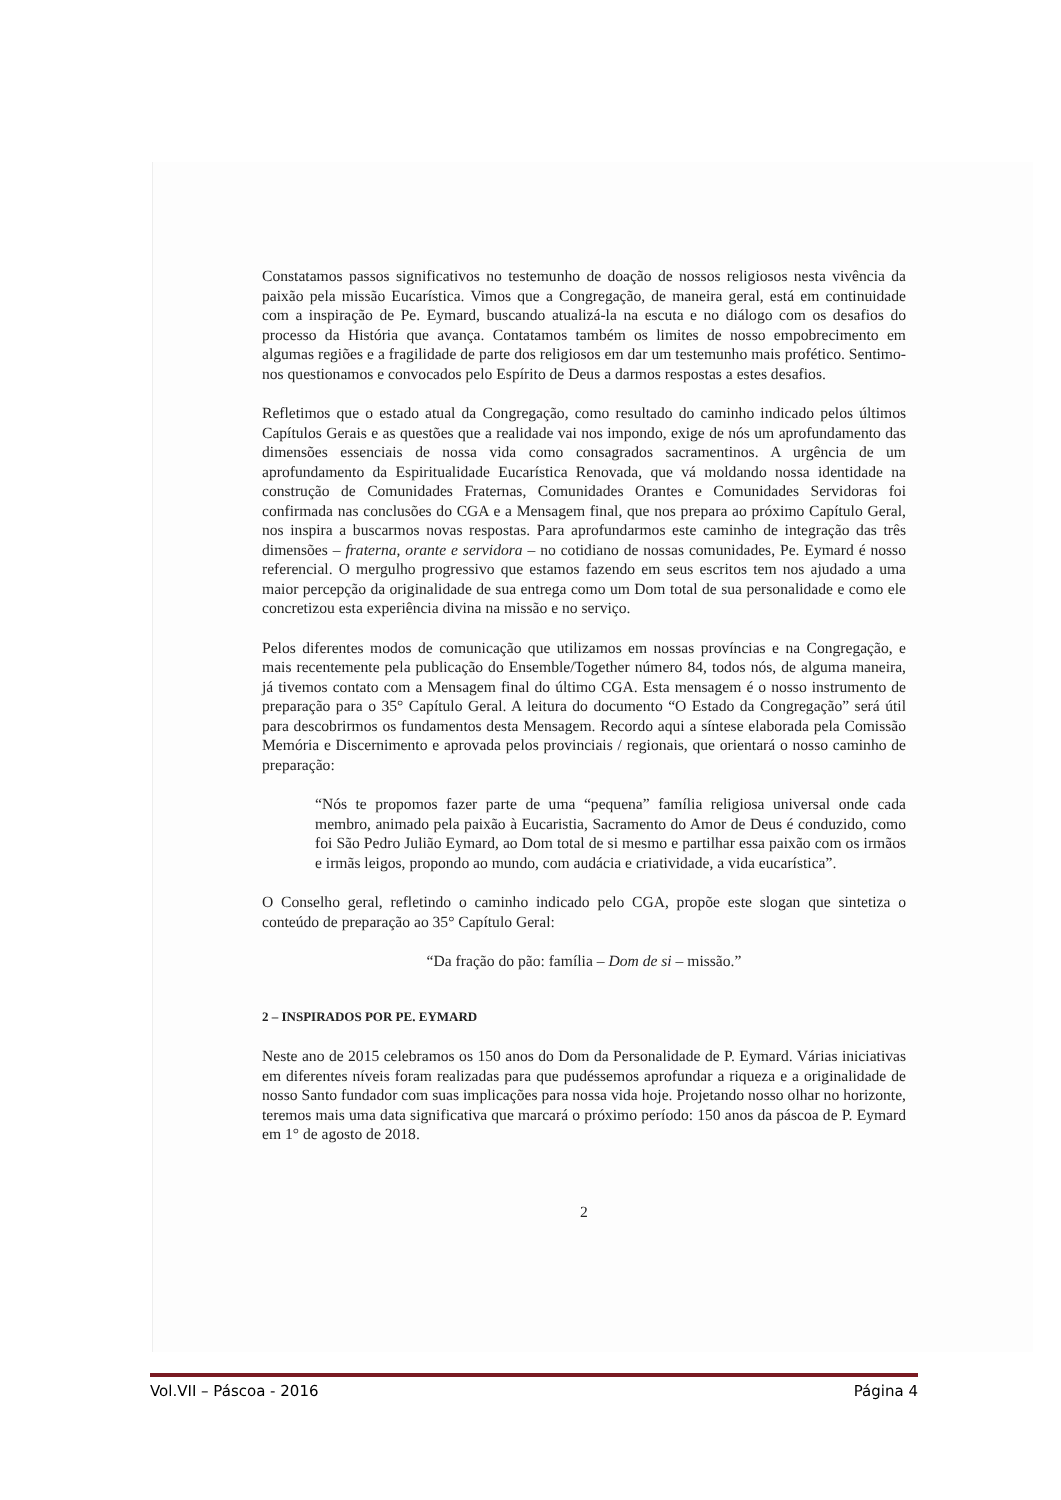Constatamos passos significativos no testemunho de doação de nossos religiosos nesta vivência da paixão pela missão Eucarística. Vimos que a Congregação, de maneira geral, está em continuidade com a inspiração de Pe. Eymard, buscando atualizá-la na escuta e no diálogo com os desafios do processo da História que avança. Contatamos também os limites de nosso empobrecimento em algumas regiões e a fragilidade de parte dos religiosos em dar um testemunho mais profético. Sentimo-nos questionamos e convocados pelo Espírito de Deus a darmos respostas a estes desafios.
Refletimos que o estado atual da Congregação, como resultado do caminho indicado pelos últimos Capítulos Gerais e as questões que a realidade vai nos impondo, exige de nós um aprofundamento das dimensões essenciais de nossa vida como consagrados sacramentinos. A urgência de um aprofundamento da Espiritualidade Eucarística Renovada, que vá moldando nossa identidade na construção de Comunidades Fraternas, Comunidades Orantes e Comunidades Servidoras foi confirmada nas conclusões do CGA e a Mensagem final, que nos prepara ao próximo Capítulo Geral, nos inspira a buscarmos novas respostas. Para aprofundarmos este caminho de integração das três dimensões – fraterna, orante e servidora – no cotidiano de nossas comunidades, Pe. Eymard é nosso referencial. O mergulho progressivo que estamos fazendo em seus escritos tem nos ajudado a uma maior percepção da originalidade de sua entrega como um Dom total de sua personalidade e como ele concretizou esta experiência divina na missão e no serviço.
Pelos diferentes modos de comunicação que utilizamos em nossas províncias e na Congregação, e mais recentemente pela publicação do Ensemble/Together número 84, todos nós, de alguma maneira, já tivemos contato com a Mensagem final do último CGA. Esta mensagem é o nosso instrumento de preparação para o 35° Capítulo Geral. A leitura do documento “O Estado da Congregação” será útil para descobrirmos os fundamentos desta Mensagem. Recordo aqui a síntese elaborada pela Comissão Memória e Discernimento e aprovada pelos provinciais / regionais, que orientará o nosso caminho de preparação:
“Nós te propomos fazer parte de uma “pequena” família religiosa universal onde cada membro, animado pela paixão à Eucaristia, Sacramento do Amor de Deus é conduzido, como foi São Pedro Julião Eymard, ao Dom total de si mesmo e partilhar essa paixão com os irmãos e irmãs leigos, propondo ao mundo, com audácia e criatividade, a vida eucarística”.
O Conselho geral, refletindo o caminho indicado pelo CGA, propõe este slogan que sintetiza o conteúdo de preparação ao 35° Capítulo Geral:
“Da fração do pão: família – Dom de si – missão.”
2 – INSPIRADOS POR PE. EYMARD
Neste ano de 2015 celebramos os 150 anos do Dom da Personalidade de P. Eymard. Várias iniciativas em diferentes níveis foram realizadas para que pudéssemos aprofundar a riqueza e a originalidade de nosso Santo fundador com suas implicações para nossa vida hoje. Projetando nosso olhar no horizonte, teremos mais uma data significativa que marcará o próximo período: 150 anos da páscoa de P. Eymard em 1° de agosto de 2018.
2
Vol.VII – Páscoa - 2016 Página 4